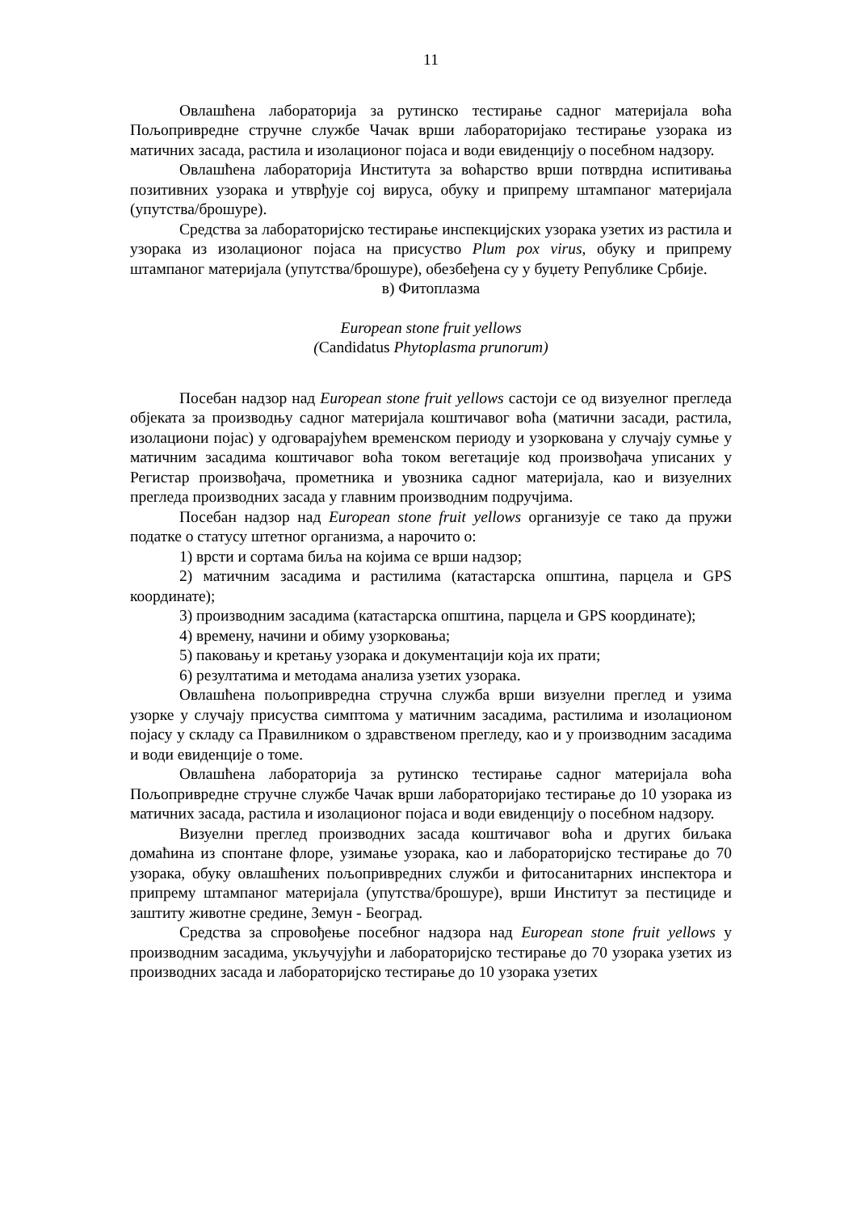11
Овлашћена лабораторија за рутинско тестирање садног материјала воћа Пољопривредне стручне службе Чачак врши лабораторијако тестирање узорака из матичних засада, растила и изолационог појаса и води евиденцију о посебном надзору.
Овлашћена лабораторија Института за воћарство врши потврдна испитивања позитивних узорака и утврђује сој вируса, обуку и припрему штампаног материјала (упутства/брошуре).
Средства за лабораторијско тестирање инспекцијских узорака узетих из растила и узорака из изолационог појаса на присуство Plum pox virus, обуку и припрему штампаног материјала (упутства/брошуре), обезбеђена су у буџету Републике Србије.
в) Фитоплазма
European stone fruit yellows
(Candidatus Phytoplasma prunorum)
Посебан надзор над European stone fruit yellows састоји се од визуелног прегледа објеката за производњу садног материјала коштичавог воћа (матични засади, растила, изолациони појас) у одговарајућем временском периоду и узоркована у случају сумње у матичним засадима коштичавог воћа током вегетације код произвођача уписаних у Регистар произвођача, прометника и увозника садног материјала, као и визуелних прегледа производних засада у главним производним подручјима.
Посебан надзор над European stone fruit yellows организује се тако да пружи податке о статусу штетног организма, а нарочито о:
1) врсти и сортама биља на којима се врши надзор;
2) матичним засадима и растилима (катастарска општина, парцела и GPS координате);
3) производним засадима (катастарска општина, парцела и GPS координате);
4) времену, начини и обиму узорковања;
5) паковању и кретању узорака и документацији која их прати;
6) резултатима и методама анализа узетих узорака.
Овлашћена пољопривредна стручна служба врши визуелни преглед и узима узорке у случају присуства симптома у матичним засадима, растилима и изолационом појасу у складу са Правилником о здравственом прегледу, као и у производним засадима и води евиденције о томе.
Овлашћена лабораторија за рутинско тестирање садног материјала воћа Пољопривредне стручне службе Чачак врши лабораторијако тестирање до 10 узорака из матичних засада, растила и изолационог појаса и води евиденцију о посебном надзору.
Визуелни преглед производних засада коштичавог воћа и других биљака домаћина из спонтане флоре, узимање узорака, као и лабораторијско тестирање до 70 узорака, обуку овлашћених пољопривредних служби и фитосанитарних инспектора и припрему штампаног материјала (упутства/брошуре), врши Институт за пестициде и заштиту животне средине, Земун - Београд.
Средства за спровођење посебног надзора над European stone fruit yellows у производним засадима, укључујући и лабораторијско тестирање до 70 узорака узетих из производних засада и лабораторијско тестирање до 10 узорака узетих